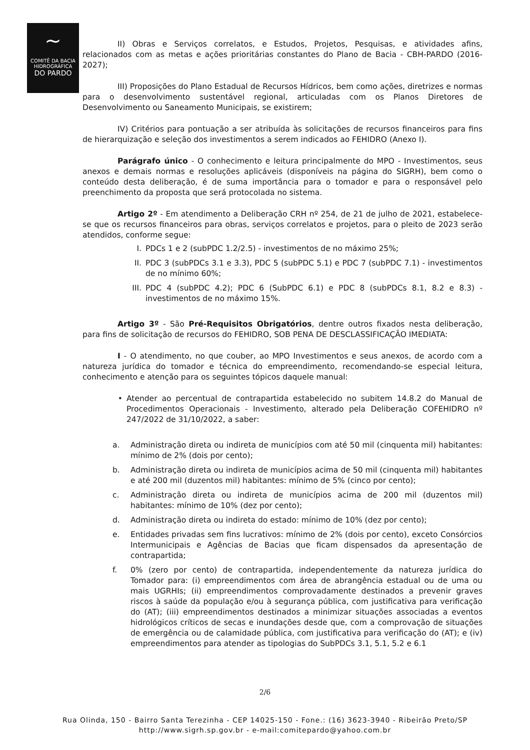~
COMITÊ DA BACIA
HIDROGRÁFICA
DO PARDO
II) Obras e Serviços correlatos, e Estudos, Projetos, Pesquisas, e atividades afins, relacionados com as metas e ações prioritárias constantes do Plano de Bacia - CBH-PARDO (2016-2027);
III) Proposições do Plano Estadual de Recursos Hídricos, bem como ações, diretrizes e normas para o desenvolvimento sustentável regional, articuladas com os Planos Diretores de Desenvolvimento ou Saneamento Municipais, se existirem;
IV) Critérios para pontuação a ser atribuída às solicitações de recursos financeiros para fins de hierarquização e seleção dos investimentos a serem indicados ao FEHIDRO (Anexo I).
Parágrafo único - O conhecimento e leitura principalmente do MPO - Investimentos, seus anexos e demais normas e resoluções aplicáveis (disponíveis na página do SIGRH), bem como o conteúdo desta deliberação, é de suma importância para o tomador e para o responsável pelo preenchimento da proposta que será protocolada no sistema.
Artigo 2º - Em atendimento a Deliberação CRH nº 254, de 21 de julho de 2021, estabelece-se que os recursos financeiros para obras, serviços correlatos e projetos, para o pleito de 2023 serão atendidos, conforme segue:
I. PDCs 1 e 2 (subPDC 1.2/2.5) - investimentos de no máximo 25%;
II. PDC 3 (subPDCs 3.1 e 3.3), PDC 5 (subPDC 5.1) e PDC 7 (subPDC 7.1) - investimentos de no mínimo 60%;
III. PDC 4 (subPDC 4.2); PDC 6 (SubPDC 6.1) e PDC 8 (subPDCs 8.1, 8.2 e 8.3) - investimentos de no máximo 15%.
Artigo 3º - São Pré-Requisitos Obrigatórios, dentre outros fixados nesta deliberação, para fins de solicitação de recursos do FEHIDRO, SOB PENA DE DESCLASSIFICAÇÃO IMEDIATA:
I - O atendimento, no que couber, ao MPO Investimentos e seus anexos, de acordo com a natureza jurídica do tomador e técnica do empreendimento, recomendando-se especial leitura, conhecimento e atenção para os seguintes tópicos daquele manual:
• Atender ao percentual de contrapartida estabelecido no subitem 14.8.2 do Manual de Procedimentos Operacionais - Investimento, alterado pela Deliberação COFEHIDRO nº 247/2022 de 31/10/2022, a saber:
a. Administração direta ou indireta de municípios com até 50 mil (cinquenta mil) habitantes: mínimo de 2% (dois por cento);
b. Administração direta ou indireta de municípios acima de 50 mil (cinquenta mil) habitantes e até 200 mil (duzentos mil) habitantes: mínimo de 5% (cinco por cento);
c. Administração direta ou indireta de municípios acima de 200 mil (duzentos mil) habitantes: mínimo de 10% (dez por cento);
d. Administração direta ou indireta do estado: mínimo de 10% (dez por cento);
e. Entidades privadas sem fins lucrativos: mínimo de 2% (dois por cento), exceto Consórcios Intermunicipais e Agências de Bacias que ficam dispensados da apresentação de contrapartida;
f. 0% (zero por cento) de contrapartida, independentemente da natureza jurídica do Tomador para: (i) empreendimentos com área de abrangência estadual ou de uma ou mais UGRHIs; (ii) empreendimentos comprovadamente destinados a prevenir graves riscos à saúde da população e/ou à segurança pública, com justificativa para verificação do (AT); (iii) empreendimentos destinados a minimizar situações associadas a eventos hidrológicos críticos de secas e inundações desde que, com a comprovação de situações de emergência ou de calamidade pública, com justificativa para verificação do (AT); e (iv) empreendimentos para atender as tipologias do SubPDCs 3.1, 5.1, 5.2 e 6.1
2/6
Rua Olinda, 150 - Bairro Santa Terezinha - CEP 14025-150 - Fone.: (16) 3623-3940 - Ribeirão Preto/SP
http://www.sigrh.sp.gov.br - e-mail:comitepardo@yahoo.com.br